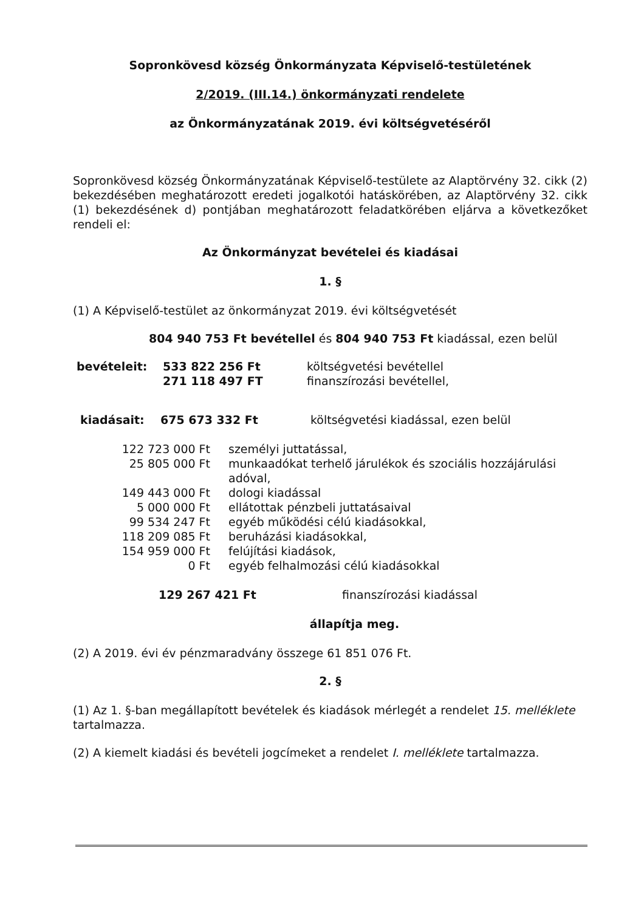Sopronkövesd község Önkormányzata Képviselő-testületének
2/2019. (III.14.) önkormányzati rendelete
az Önkormányzatának 2019. évi költségvetéséről
Sopronkövesd község Önkormányzatának Képviselő-testülete az Alaptörvény 32. cikk (2) bekezdésében meghatározott eredeti jogalkotói hatáskörében, az Alaptörvény 32. cikk (1) bekezdésének d) pontjában meghatározott feladatkörében eljárva a következőket rendeli el:
Az Önkormányzat bevételei és kiadásai
1. §
(1) A Képviselő-testület az önkormányzat 2019. évi költségvetését
804 940 753 Ft bevétellel és 804 940 753 Ft kiadással, ezen belül
| bevételeit: | 533 822 256 Ft | költségvetési bevétellel |
| | 271 118 497 FT | finanszírozási bevétellel, |
| kiadásait: | 675 673 332 Ft | költségvetési kiadással, ezen belül |
| 122 723 000 Ft | személyi juttatással, |
| 25 805 000 Ft | munkaadókat terhelő járulékok és szociális hozzájárulási adóval, |
| 149 443 000 Ft | dologi kiadással |
| 5 000 000 Ft | ellátottak pénzbeli juttatásaival |
| 99 534 247 Ft | egyéb működési célú kiadásokkal, |
| 118 209 085 Ft | beruházási kiadásokkal, |
| 154 959 000 Ft | felújítási kiadások, |
| 0 Ft | egyéb felhalmozási célú kiadásokkal |
| 129 267 421 Ft | finanszírozási kiadással |
állapítja meg.
(2) A 2019. évi év pénzmaradvány összege 61 851 076 Ft.
2. §
(1) Az 1. §-ban megállapított bevételek és kiadások mérlegét a rendelet 15. melléklete tartalmazza.
(2) A kiemelt kiadási és bevételi jogcímeket a rendelet I. melléklete tartalmazza.